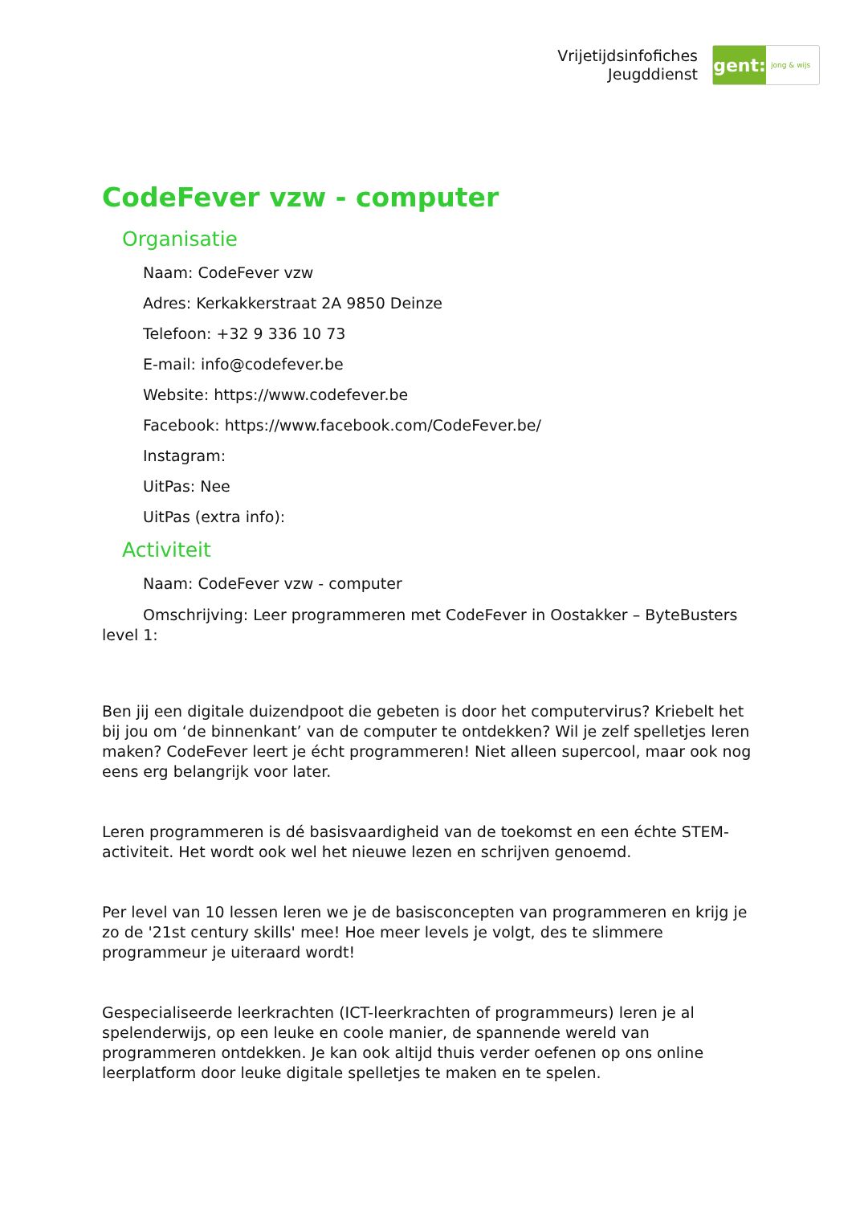Vrijetijdsinfofiches
Jeugddienst
gent:
jong & wijs
CodeFever vzw - computer
Organisatie
Naam: CodeFever vzw
Adres: Kerkakkerstraat 2A 9850 Deinze
Telefoon: +32 9 336 10 73
E-mail: info@codefever.be
Website: https://www.codefever.be
Facebook: https://www.facebook.com/CodeFever.be/
Instagram:
UitPas: Nee
UitPas (extra info):
Activiteit
Naam: CodeFever vzw - computer
Omschrijving: Leer programmeren met CodeFever in Oostakker – ByteBusters level 1:
Ben jij een digitale duizendpoot die gebeten is door het computervirus? Kriebelt het bij jou om ‘de binnenkant’ van de computer te ontdekken? Wil je zelf spelletjes leren maken? CodeFever leert je écht programmeren! Niet alleen supercool, maar ook nog eens erg belangrijk voor later.
Leren programmeren is dé basisvaardigheid van de toekomst en een échte STEM-activiteit. Het wordt ook wel het nieuwe lezen en schrijven genoemd.
Per level van 10 lessen leren we je de basisconcepten van programmeren en krijg je zo de '21st century skills' mee! Hoe meer levels je volgt, des te slimmere programmeur je uiteraard wordt!
Gespecialiseerde leerkrachten (ICT-leerkrachten of programmeurs) leren je al spelenderwijs, op een leuke en coole manier, de spannende wereld van programmeren ontdekken. Je kan ook altijd thuis verder oefenen op ons online leerplatform door leuke digitale spelletjes te maken en te spelen.